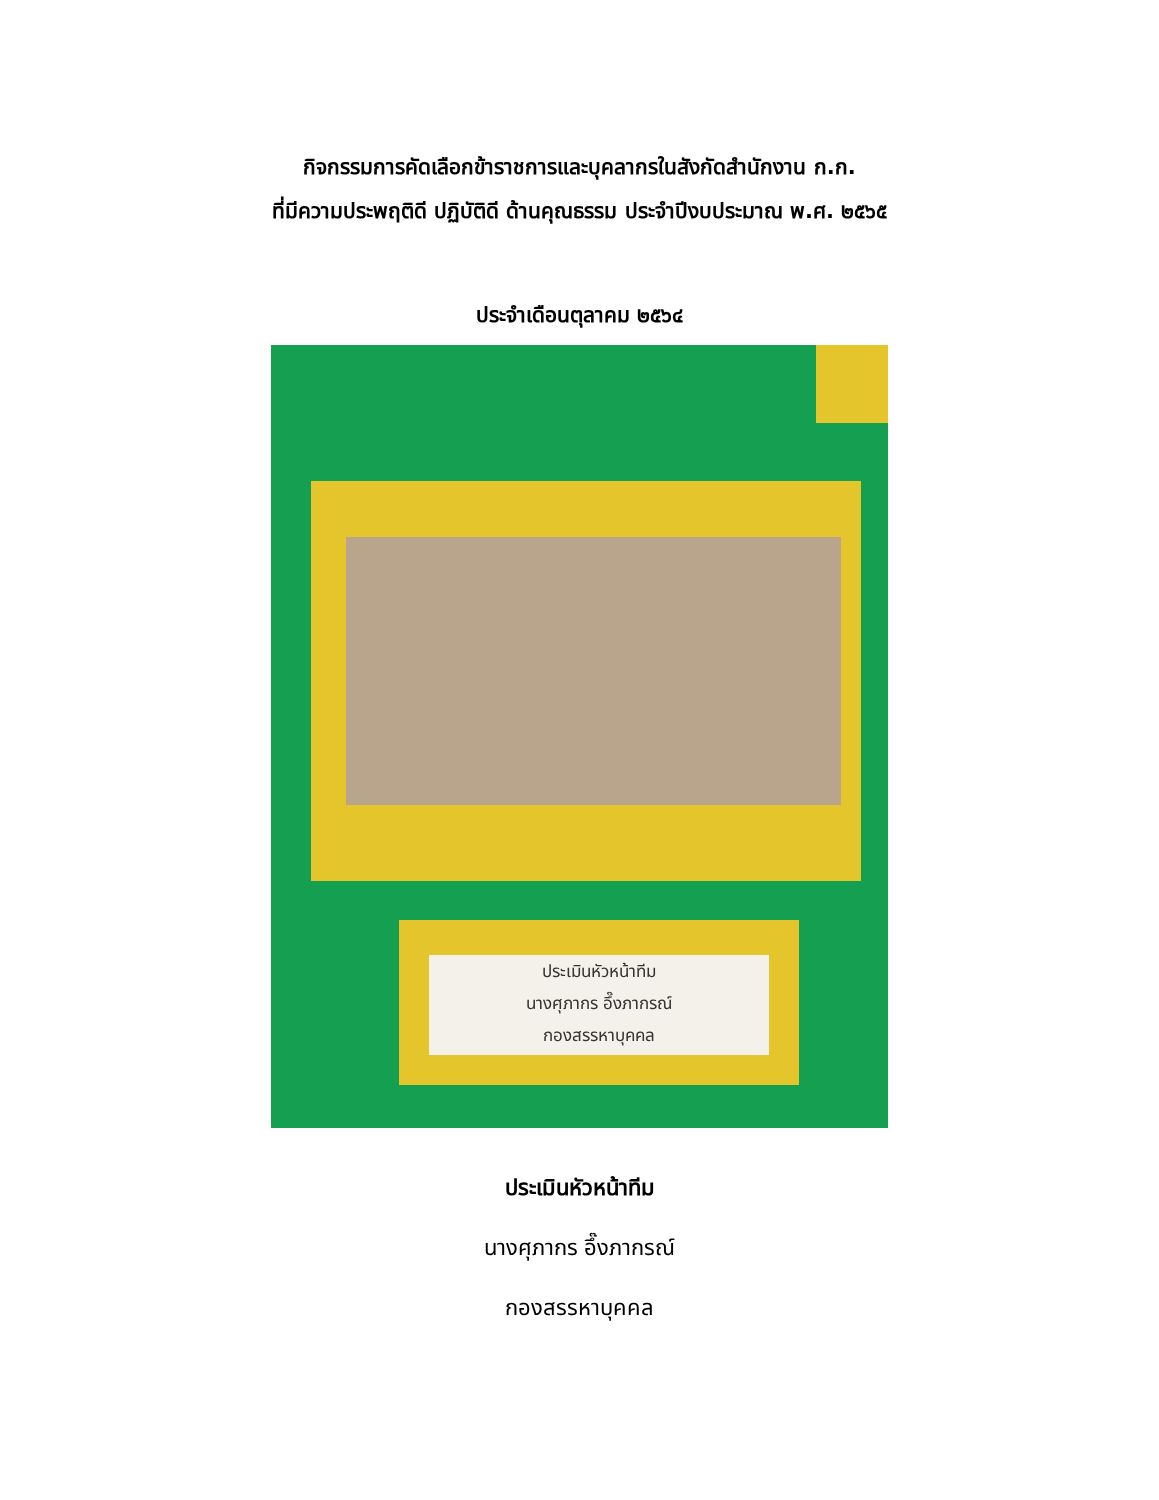กิจกรรมการคัดเลือกข้าราชการและบุคลากรในสังกัดสำนักงาน ก.ก.
ที่มีความประพฤติดี ปฏิบัติดี ด้านคุณธรรม ประจำปีงบประมาณ พ.ศ. ๒๕๖๕
ประจำเดือนตุลาคม ๒๕๖๔
ประเมินหัวหน้าทีม
นางศุภากร อึ๊งภากรณ์
กองสรรหาบุคคล
ประเมินหัวหน้าทีม
นางศุภากร อึ๊งภากรณ์
กองสรรหาบุคคล